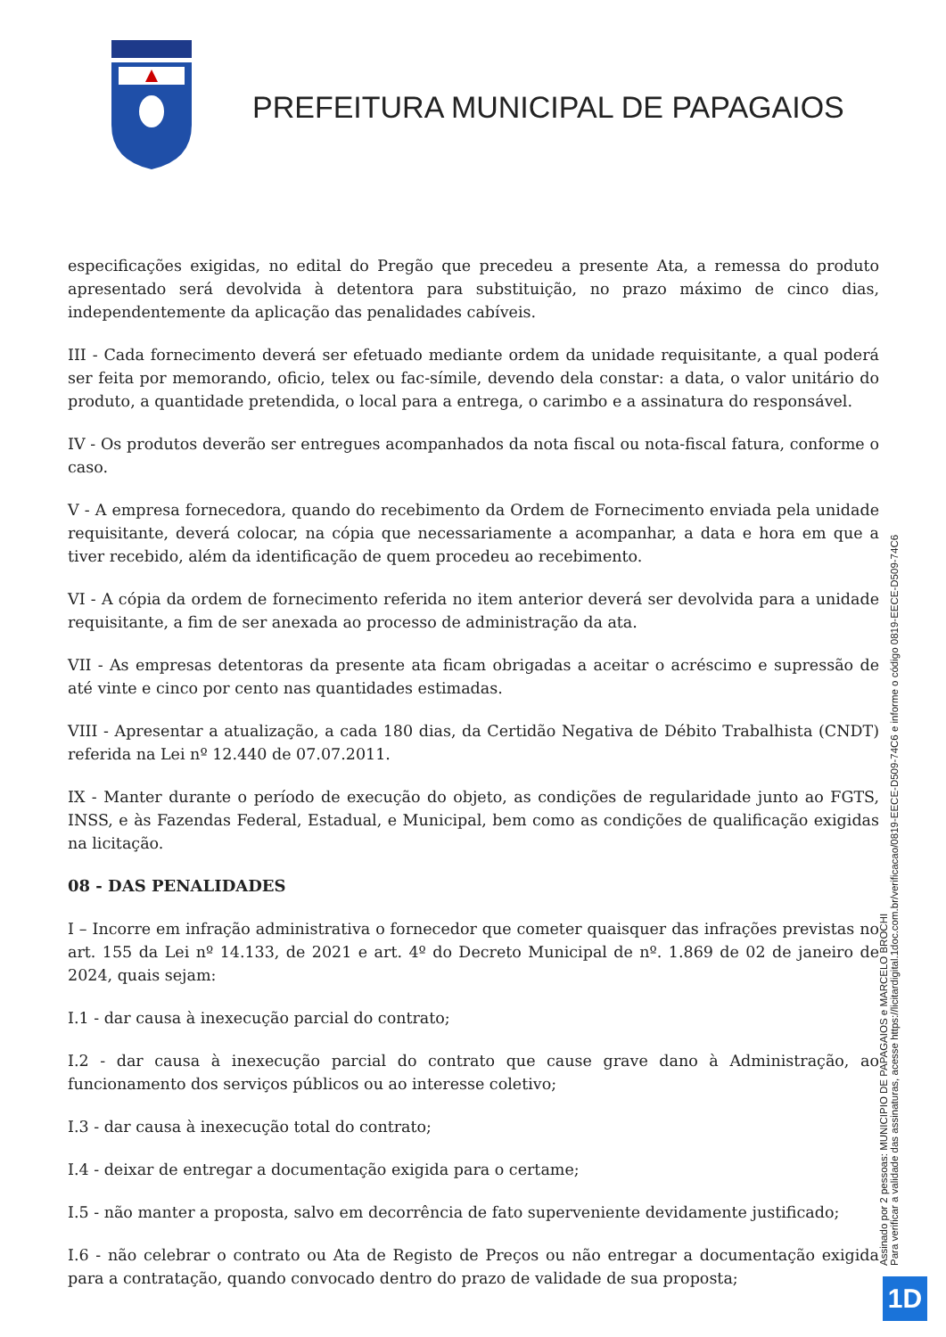PREFEITURA MUNICIPAL DE PAPAGAIOS
especificações exigidas, no edital do Pregão que precedeu a presente Ata, a remessa do produto apresentado será devolvida à detentora para substituição, no prazo máximo de cinco dias, independentemente da aplicação das penalidades cabíveis.
III - Cada fornecimento deverá ser efetuado mediante ordem da unidade requisitante, a qual poderá ser feita por memorando, oficio, telex ou fac-símile, devendo dela constar: a data, o valor unitário do produto, a quantidade pretendida, o local para a entrega, o carimbo e a assinatura do responsável.
IV - Os produtos deverão ser entregues acompanhados da nota fiscal ou nota-fiscal fatura, conforme o caso.
V - A empresa fornecedora, quando do recebimento da Ordem de Fornecimento enviada pela unidade requisitante, deverá colocar, na cópia que necessariamente a acompanhar, a data e hora em que a tiver recebido, além da identificação de quem procedeu ao recebimento.
VI - A cópia da ordem de fornecimento referida no item anterior deverá ser devolvida para a unidade requisitante, a fim de ser anexada ao processo de administração da ata.
VII - As empresas detentoras da presente ata ficam obrigadas a aceitar o acréscimo e supressão de até vinte e cinco por cento nas quantidades estimadas.
VIII - Apresentar a atualização, a cada 180 dias, da Certidão Negativa de Débito Trabalhista (CNDT) referida na Lei nº 12.440 de 07.07.2011.
IX - Manter durante o período de execução do objeto, as condições de regularidade junto ao FGTS, INSS, e às Fazendas Federal, Estadual, e Municipal, bem como as condições de qualificação exigidas na licitação.
08 - DAS PENALIDADES
I – Incorre em infração administrativa o fornecedor que cometer quaisquer das infrações previstas no art. 155 da Lei nº 14.133, de 2021 e art. 4º do Decreto Municipal de nº. 1.869 de 02 de janeiro de 2024, quais sejam:
I.1 - dar causa à inexecução parcial do contrato;
I.2 - dar causa à inexecução parcial do contrato que cause grave dano à Administração, ao funcionamento dos serviços públicos ou ao interesse coletivo;
I.3 - dar causa à inexecução total do contrato;
I.4 - deixar de entregar a documentação exigida para o certame;
I.5 - não manter a proposta, salvo em decorrência de fato superveniente devidamente justificado;
I.6 - não celebrar o contrato ou Ata de Registo de Preços ou não entregar a documentação exigida para a contratação, quando convocado dentro do prazo de validade de sua proposta;
Assinado por 2 pessoas: MUNICIPIO DE PAPAGAIOS e MARCELO BROCHI
Para verificar a validade das assinaturas, acesse https://licitardigital.1doc.com.br/verificacao/0819-EECE-D509-74C6 e informe o código 0819-EECE-D509-74C6
1D